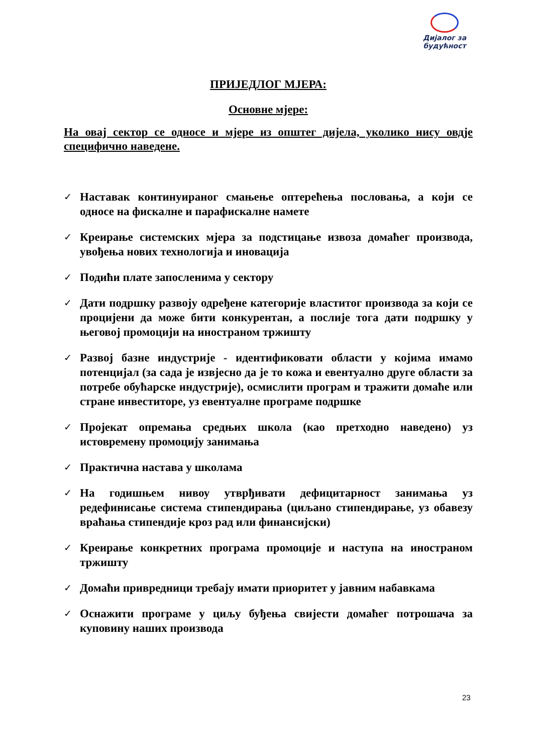Дијалог за
будућност
ПРИЈЕДЛОГ МЈЕРА:
Основне мјере:
На овај сектор се односе и мјере из општег дијела, уколико нису овдје специфично наведене.
✓ Наставак континуираног смањење оптерећења пословања, а који се односе на фискалне и парафискалне намете
✓ Креирање системских мјера за подстицање извоза домаћег производа, увођења нових технологија и иновација
✓ Подићи плате запосленима у сектору
✓ Дати подршку развоју одређене категорије властитог производа за који се процијени да може бити конкурентан, а послије тога дати подршку у његовој промоцији на иностраном тржишту
✓ Развој базне индустрије - идентификовати области у којима имамо потенцијал (за сада је извјесно да је то кожа и евентуално друге области за потребе обућарске индустрије), осмислити програм и тражити домаће или стране инвеститоре, уз евентуалне програме подршке
✓ Пројекат опремања средњих школа (као претходно наведено) уз истовремену промоцију занимања
✓ Практична настава у школама
✓ На годишњем нивоу утврђивати дефицитарност занимања уз редефинисање система стипендирања (циљано стипендирање, уз обавезу враћања стипендије кроз рад или финансијски)
✓ Креирање конкретних програма промоције и наступа на иностраном тржишту
✓ Домаћи привредници требају имати приоритет у јавним набавкама
✓ Оснажити програме у циљу буђења свијести домаћег потрошача за куповину наших производа
23